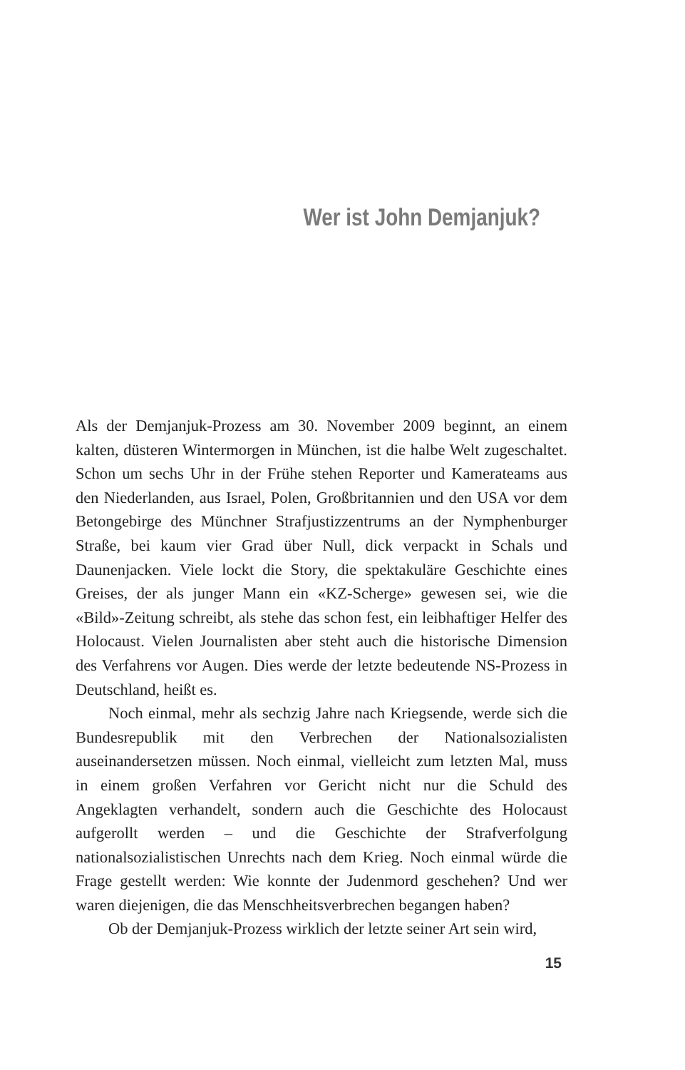Wer ist John Demjanjuk?
Als der Demjanjuk-Prozess am 30. November 2009 beginnt, an einem kalten, düsteren Wintermorgen in München, ist die halbe Welt zugeschaltet. Schon um sechs Uhr in der Frühe stehen Reporter und Kamerateams aus den Niederlanden, aus Israel, Polen, Großbritannien und den USA vor dem Betongebirge des Münchner Strafjustizzentrums an der Nymphenburger Straße, bei kaum vier Grad über Null, dick verpackt in Schals und Daunenjacken. Viele lockt die Story, die spektakuläre Geschichte eines Greises, der als junger Mann ein «KZ-Scherge» gewesen sei, wie die «Bild»-Zeitung schreibt, als stehe das schon fest, ein leibhaftiger Helfer des Holocaust. Vielen Journalisten aber steht auch die historische Dimension des Verfahrens vor Augen. Dies werde der letzte bedeutende NS-Prozess in Deutschland, heißt es.
Noch einmal, mehr als sechzig Jahre nach Kriegsende, werde sich die Bundesrepublik mit den Verbrechen der Nationalsozialisten auseinandersetzen müssen. Noch einmal, vielleicht zum letzten Mal, muss in einem großen Verfahren vor Gericht nicht nur die Schuld des Angeklagten verhandelt, sondern auch die Geschichte des Holocaust aufgerollt werden – und die Geschichte der Strafverfolgung nationalsozialistischen Unrechts nach dem Krieg. Noch einmal würde die Frage gestellt werden: Wie konnte der Judenmord geschehen? Und wer waren diejenigen, die das Menschheitsverbrechen begangen haben?
Ob der Demjanjuk-Prozess wirklich der letzte seiner Art sein wird,
15